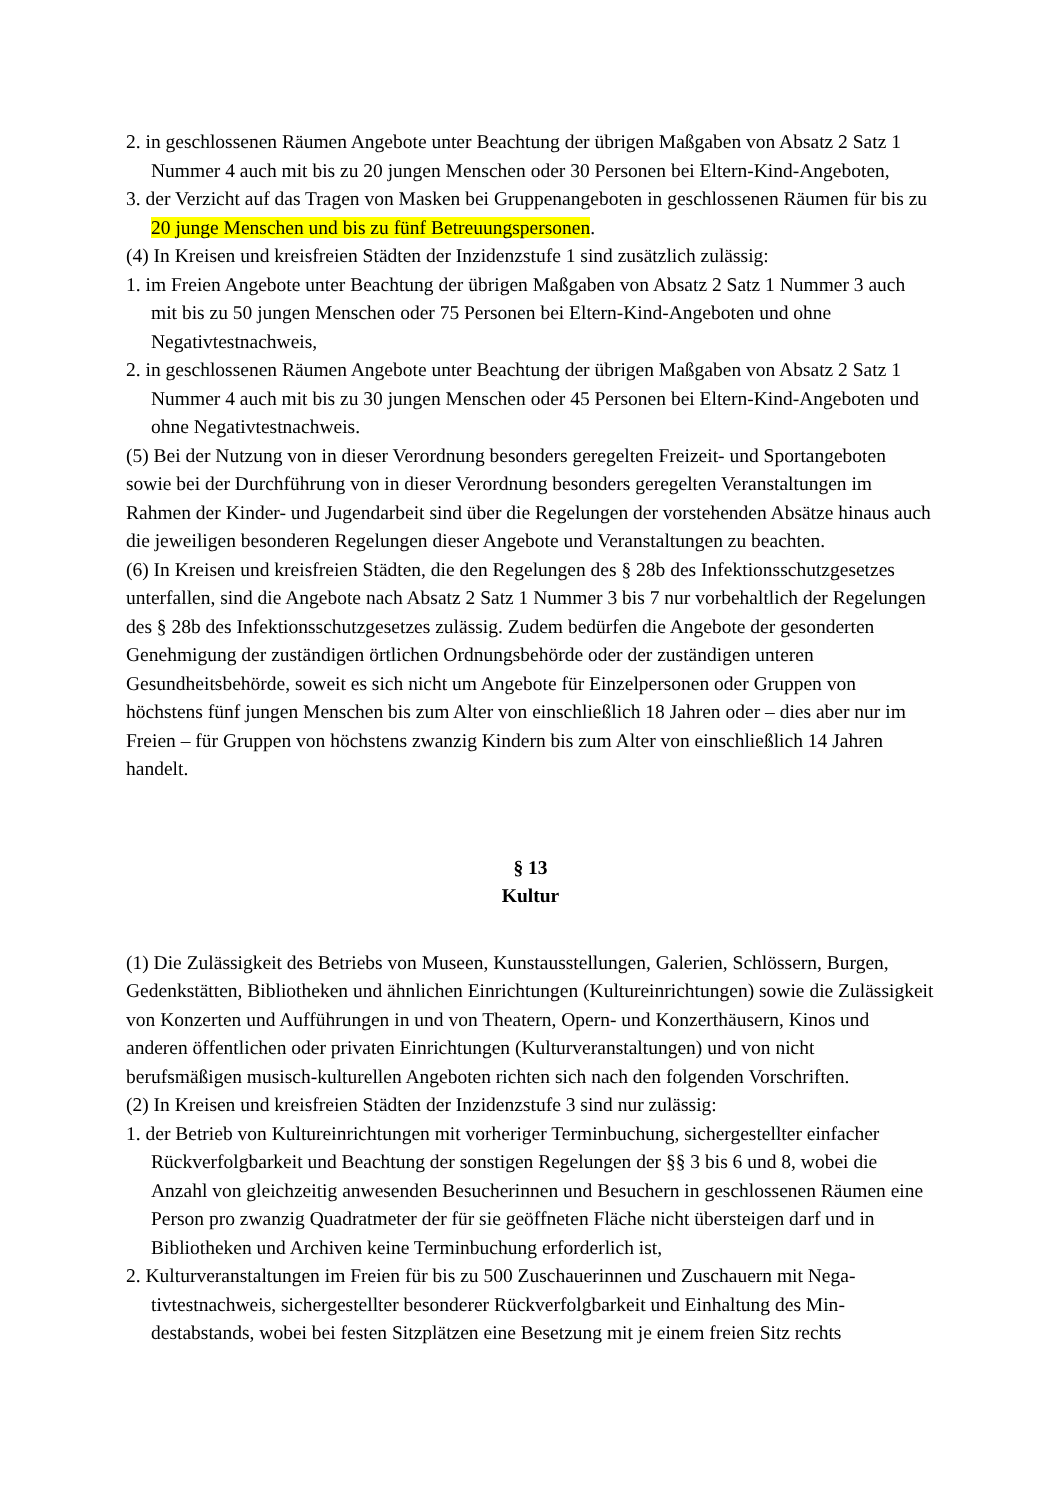2. in geschlossenen Räumen Angebote unter Beachtung der übrigen Maßgaben von Absatz 2 Satz 1 Nummer 4 auch mit bis zu 20 jungen Menschen oder 30 Personen bei Eltern-Kind-Angeboten,
3. der Verzicht auf das Tragen von Masken bei Gruppenangeboten in geschlossenen Räumen für bis zu 20 junge Menschen und bis zu fünf Betreuungspersonen.
(4) In Kreisen und kreisfreien Städten der Inzidenzstufe 1 sind zusätzlich zulässig:
1. im Freien Angebote unter Beachtung der übrigen Maßgaben von Absatz 2 Satz 1 Nummer 3 auch mit bis zu 50 jungen Menschen oder 75 Personen bei Eltern-Kind-Angeboten und ohne Negativtestnachweis,
2. in geschlossenen Räumen Angebote unter Beachtung der übrigen Maßgaben von Absatz 2 Satz 1 Nummer 4 auch mit bis zu 30 jungen Menschen oder 45 Personen bei Eltern-Kind-Angeboten und ohne Negativtestnachweis.
(5) Bei der Nutzung von in dieser Verordnung besonders geregelten Freizeit- und Sportange­boten sowie bei der Durchführung von in dieser Verordnung besonders geregelten Veranstal­tungen im Rahmen der Kinder- und Jugendarbeit sind über die Regelungen der vorstehenden Absätze hinaus auch die jeweiligen besonderen Regelungen dieser Angebote und Veranstal­tungen zu beachten.
(6) In Kreisen und kreisfreien Städten, die den Regelungen des § 28b des Infektionsschutzge­setzes unterfallen, sind die Angebote nach Absatz 2 Satz 1 Nummer 3 bis 7 nur vorbehaltlich der Regelungen des § 28b des Infektionsschutzgesetzes zulässig. Zudem bedürfen die Ange­bote der gesonderten Genehmigung der zuständigen örtlichen Ordnungsbehörde oder der zu­ständigen unteren Gesundheitsbehörde, soweit es sich nicht um Angebote für Einzelpersonen oder Gruppen von höchstens fünf jungen Menschen bis zum Alter von einschließlich 18 Jah­ren oder – dies aber nur im Freien – für Gruppen von höchstens zwanzig Kindern bis zum Al­ter von einschließlich 14 Jahren handelt.
§ 13
Kultur
(1) Die Zulässigkeit des Betriebs von Museen, Kunstausstellungen, Galerien, Schlössern, Bur­gen, Gedenkstätten, Bibliotheken und ähnlichen Einrichtungen (Kultureinrichtungen) sowie die Zulässigkeit von Konzerten und Aufführungen in und von Theatern, Opern- und Konzert­häusern, Kinos und anderen öffentlichen oder privaten Einrichtungen (Kulturveranstaltungen) und von nicht berufsmäßigen musisch-kulturellen Angeboten richten sich nach den folgenden Vorschriften.
(2) In Kreisen und kreisfreien Städten der Inzidenzstufe 3 sind nur zulässig:
1. der Betrieb von Kultureinrichtungen mit vorheriger Terminbuchung, sichergestellter einfa­cher Rückverfolgbarkeit und Beachtung der sonstigen Regelungen der §§ 3 bis 6 und 8, wobei die Anzahl von gleichzeitig anwesenden Besucherinnen und Besuchern in geschlos­senen Räumen eine Person pro zwanzig Quadratmeter der für sie geöffneten Fläche nicht übersteigen darf und in Bibliotheken und Archiven keine Terminbuchung erforderlich ist,
2. Kulturveranstaltungen im Freien für bis zu 500 Zuschauerinnen und Zuschauern mit Nega­tivtestnachweis, sichergestellter besonderer Rückverfolgbarkeit und Einhaltung des Min­destabstands, wobei bei festen Sitzplätzen eine Besetzung mit je einem freien Sitz rechts